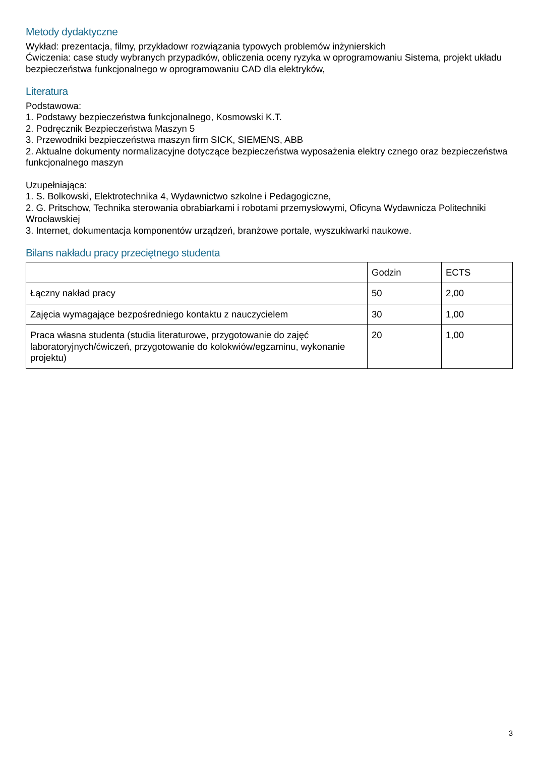Metody dydaktyczne
Wykład: prezentacja, filmy, przykładowr rozwiązania typowych problemów inżynierskich
Ćwiczenia: case study wybranych przypadków, obliczenia oceny ryzyka w oprogramowaniu Sistema, projekt układu bezpieczeństwa funkcjonalnego w oprogramowaniu CAD dla elektryków,
Literatura
Podstawowa:
1. Podstawy bezpieczeństwa funkcjonalnego, Kosmowski K.T.
2. Podręcznik Bezpieczeństwa Maszyn 5
3. Przewodniki bezpieczeństwa maszyn firm SICK, SIEMENS, ABB
2. Aktualne dokumenty normalizacyjne dotyczące bezpieczeństwa wyposażenia elektry cznego oraz bezpieczeństwa funkcjonalnego maszyn
Uzupełniająca:
1. S. Bolkowski, Elektrotechnika 4, Wydawnictwo szkolne i Pedagogiczne,
2. G. Pritschow, Technika sterowania obrabiarkami i robotami przemysłowymi, Oficyna Wydawnicza Politechniki Wrocławskiej
3. Internet, dokumentacja komponentów urządzeń, branżowe portale, wyszukiwarki naukowe.
Bilans nakładu pracy przeciętnego studenta
| | Godzin | ECTS |
| Łączny nakład pracy | 50 | 2,00 |
| Zajęcia wymagające bezpośredniego kontaktu z nauczycielem | 30 | 1,00 |
| Praca własna studenta (studia literaturowe, przygotowanie do zajęć laboratoryjnych/ćwiczeń, przygotowanie do kolokwiów/egzaminu, wykonanie projektu) | 20 | 1,00 |
3